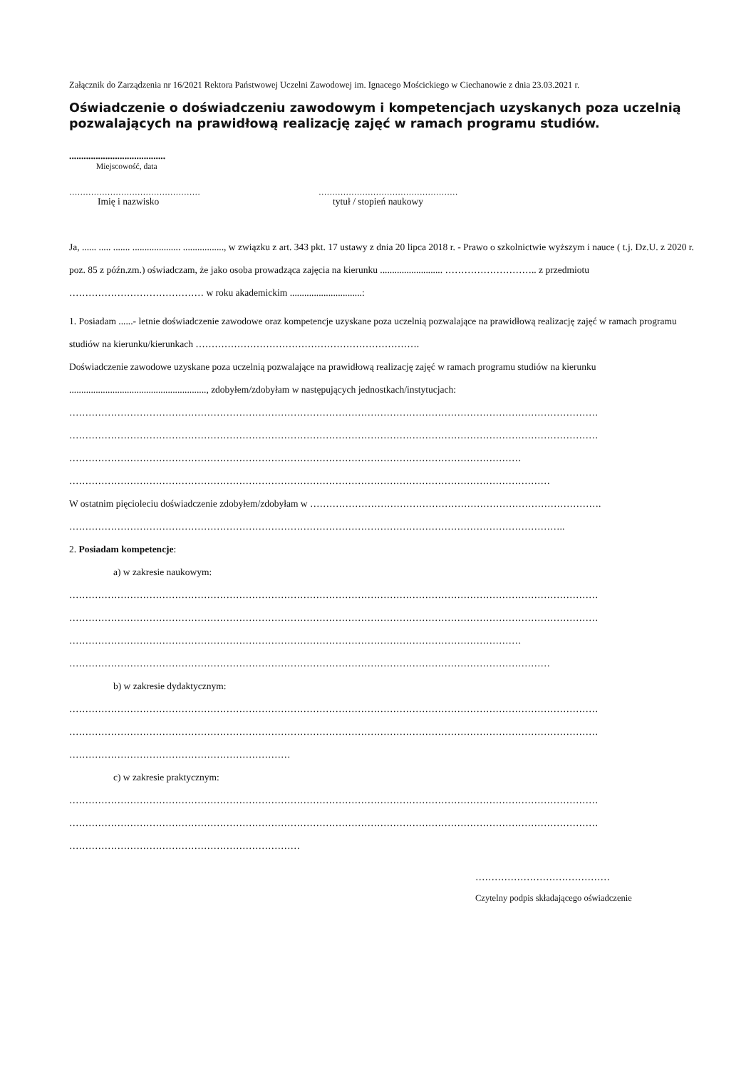Załącznik do Zarządzenia nr 16/2021 Rektora Państwowej Uczelni Zawodowej im. Ignacego Mościckiego w Ciechanowie z dnia 23.03.2021 r.
Oświadczenie o doświadczeniu zawodowym i kompetencjach uzyskanych poza uczelnią pozwalających na prawidłową realizację zajęć w ramach programu studiów.
........................................
Miejscowość, data
…………………………………………
Imię i nazwisko
……………………………………………
tytuł / stopień naukowy
Ja, ...... ..... ....... .................... ................., w związku z art. 343 pkt. 17 ustawy z dnia 20 lipca 2018 r. - Prawo o szkolnictwie wyższym i nauce ( t.j. Dz.U. z 2020 r. poz. 85 z późn.zm.) oświadczam, że jako osoba prowadząca zajęcia na kierunku .......................... ……………………….. z przedmiotu …………………………………… w roku akademickim ..............................:
1. Posiadam ......- letnie doświadczenie zawodowe oraz kompetencje uzyskane poza uczelnią pozwalające na prawidłową realizację zajęć w ramach programu studiów na kierunku/kierunkach …………………………………………………………….
Doświadczenie zawodowe uzyskane poza uczelnią pozwalające na prawidłową realizację zajęć w ramach programu studiów na kierunku ........................................................., zdobyłem/zdobyłam w następujących jednostkach/instytucjach:
…………………………………………………………………………………………………………………………………………………
…………………………………………………………………………………………………………………………………………………
……………………………………………………………………………………………………………………………
……………………………………………………………………………………………………………………………………
W ostatnim pięcioleciu doświadczenie zdobyłem/zdobyłam w ……………………………………………………………………………….
………………………………………………………………………………………………………………………………………..
2. Posiadam kompetencje:
a) w zakresie naukowym:
…………………………………………………………………………………………………………………………………………………
…………………………………………………………………………………………………………………………………………………
……………………………………………………………………………………………………………………………
……………………………………………………………………………………………………………………………………
b) w zakresie dydaktycznym:
…………………………………………………………………………………………………………………………………………………
…………………………………………………………………………………………………………………………………………………
……………………………………………………………
c) w zakresie praktycznym:
…………………………………………………………………………………………………………………………………………………
…………………………………………………………………………………………………………………………………………………
………………………………………………………………
……………………………………
Czytelny podpis składającego oświadczenie